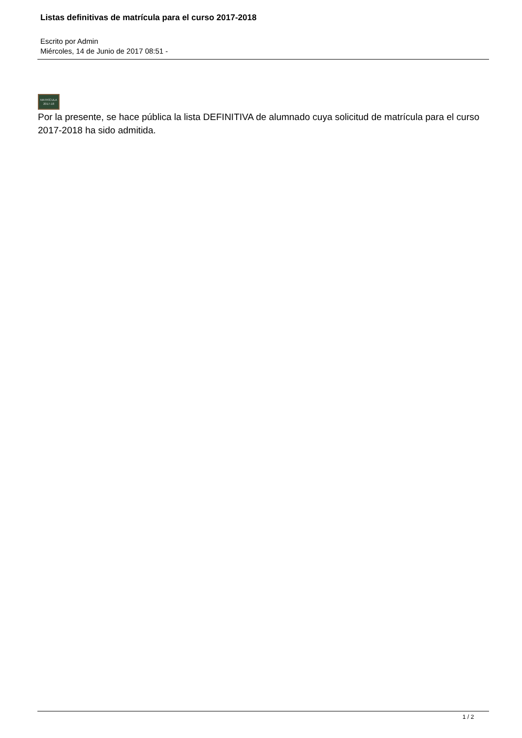Listas definitivas de matrícula para el curso 2017-2018
Escrito por Admin
Miércoles, 14 de Junio de 2017 08:51 -
MATRÍCULA
2017-18
Por la presente, se hace pública la lista DEFINITIVA de alumnado cuya solicitud de matrícula para el curso 2017-2018 ha sido admitida.
1 / 2